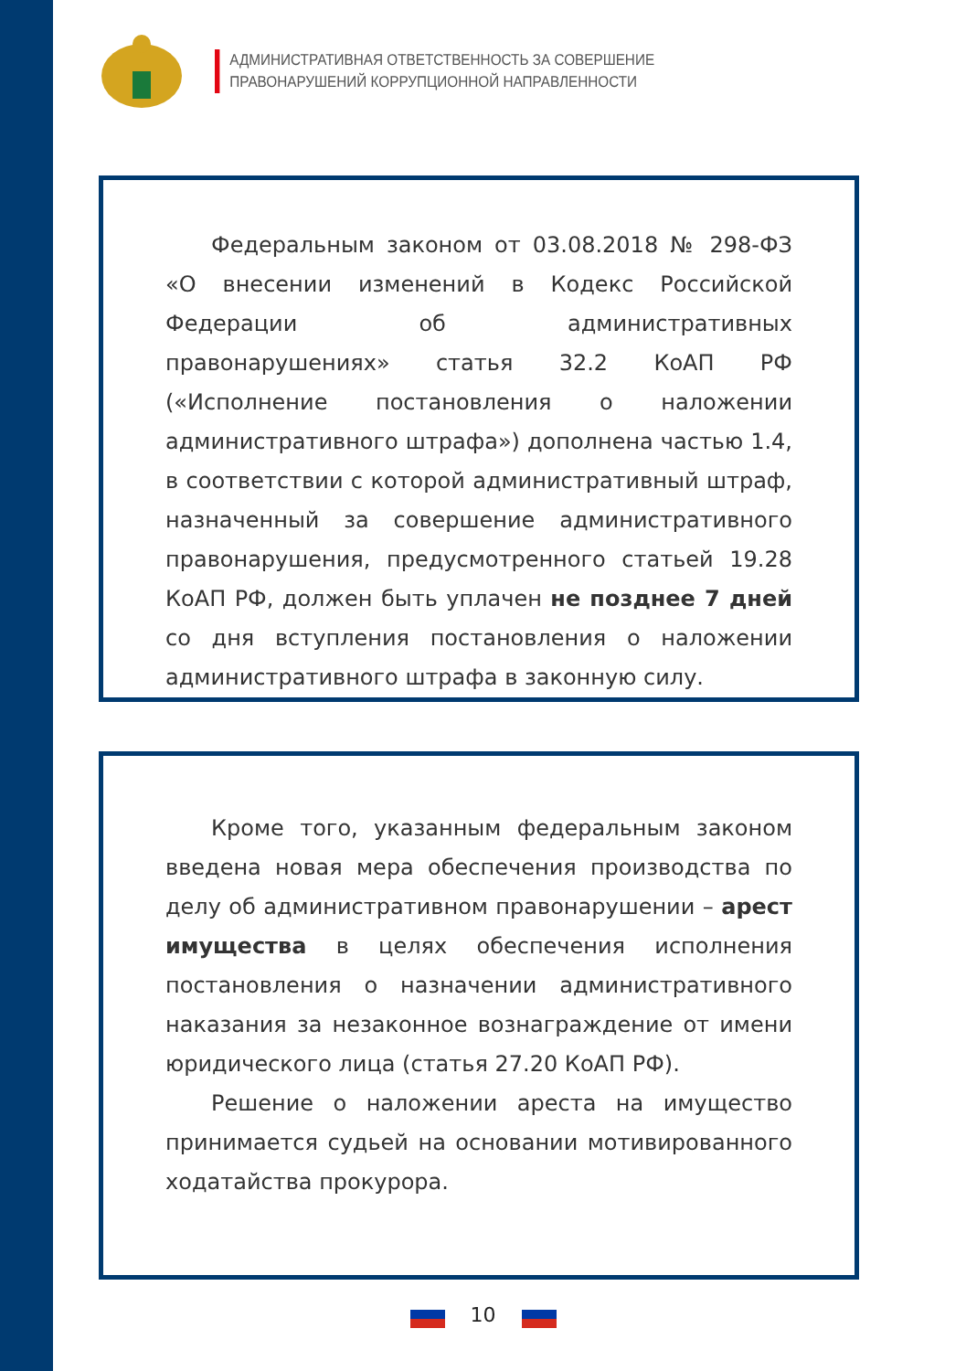АДМИНИСТРАТИВНАЯ ОТВЕТСТВЕННОСТЬ ЗА СОВЕРШЕНИЕ
ПРАВОНАРУШЕНИЙ КОРРУПЦИОННОЙ НАПРАВЛЕННОСТИ
Федеральным законом от 03.08.2018 № 298-ФЗ «О внесении изменений в Кодекс Российской Федерации об административных правонарушениях» статья 32.2 КоАП РФ («Исполнение постановления о наложении административного штрафа») дополнена частью 1.4, в соответствии с которой административный штраф, назначенный за совершение административного правонарушения, предусмотренного статьей 19.28 КоАП РФ, должен быть уплачен не позднее 7 дней со дня вступления постановления о наложении административного штрафа в законную силу.
Кроме того, указанным федеральным законом введена новая мера обеспечения производства по делу об административном правонарушении – арест имущества в целях обеспечения исполнения постановления о назначении административного наказания за незаконное вознаграждение от имени юридического лица (статья 27.20 КоАП РФ).
Решение о наложении ареста на имущество принимается судьей на основании мотивированного ходатайства прокурора.
10